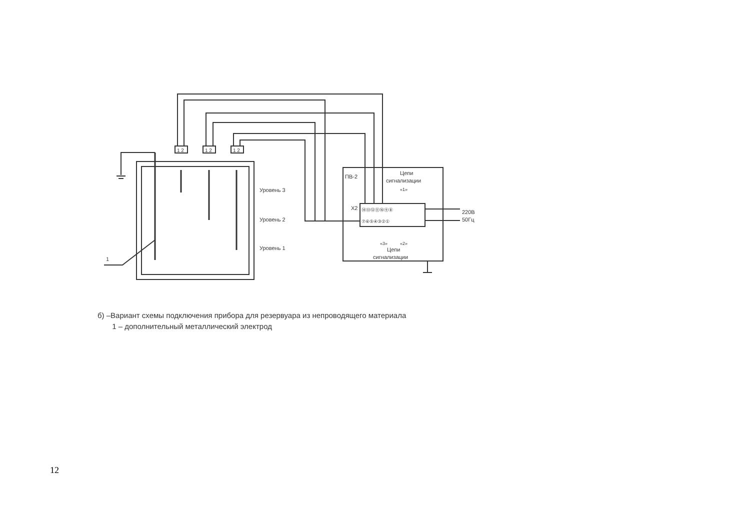Уровень 3
Уровень 2
Уровень 1
1
ПВ-2
Цепи
сигнализации
«1»
X2
⑭⑬⑫⑪⑩⑨⑧
⑦⑥⑤④③②①
220В
50Гц
«3»
«2»
Цепи
сигнализации
1 2
1 2
1 2
б) –Вариант схемы подключения прибора для резервуара из непроводящего материала
1 – дополнительный металлический электрод
12